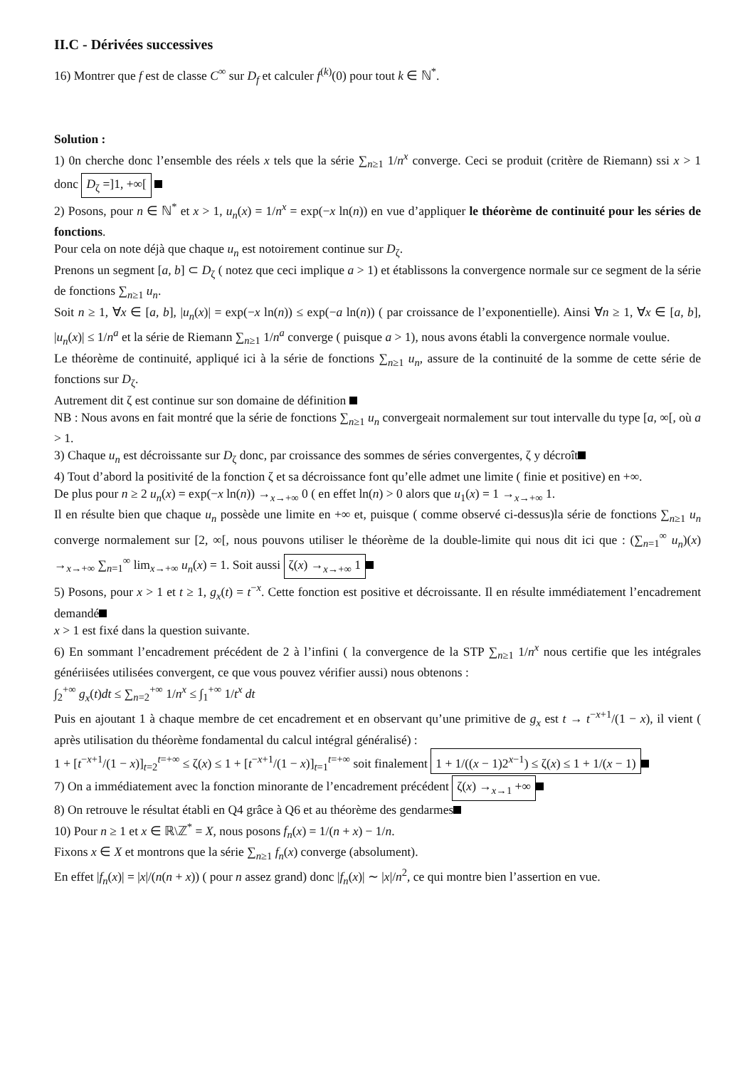II.C - Dérivées successives
16) Montrer que f est de classe C<sup>∞</sup> sur D<sub>f</sub> et calculer f<sup>(k)</sup>(0) pour tout k ∈ ℕ<sup>*</sup>.
Solution :
1) 0n cherche donc l’ensemble des réels x tels que la série ∑<sub>n≥1</sub> 1/n<sup>x</sup> converge. Ceci se produit (critère de Riemann) ssi x > 1 donc D<sub>ζ</sub> =]1, +∞[
2) Posons, pour n ∈ ℕ<sup>*</sup> et x > 1, u<sub>n</sub>(x) = 1/n<sup>x</sup> = exp(−x ln(n)) en vue d’appliquer le théorème de continuité pour les séries de fonctions.
Pour cela on note déjà que chaque u<sub>n</sub> est notoirement continue sur D<sub>ζ</sub>.
Prenons un segment [a, b] ⊂ D<sub>ζ</sub> ( notez que ceci implique a > 1) et établissons la convergence normale sur ce segment de la série de fonctions ∑<sub>n≥1</sub> u<sub>n</sub>.
Soit n ≥ 1, ∀x ∈ [a, b], |u<sub>n</sub>(x)| = exp(−x ln(n)) ≤ exp(−a ln(n)) ( par croissance de l’exponentielle). Ainsi ∀n ≥ 1, ∀x ∈ [a, b], |u<sub>n</sub>(x)| ≤ 1/n<sup>a</sup> et la série de Riemann ∑<sub>n≥1</sub> 1/n<sup>a</sup> converge ( puisque a > 1), nous avons établi la convergence normale voulue.
Le théorème de continuité, appliqué ici à la série de fonctions ∑<sub>n≥1</sub> u<sub>n</sub>, assure de la continuité de la somme de cette série de fonctions sur D<sub>ζ</sub>.
Autrement dit ζ est continue sur son domaine de définition
NB : Nous avons en fait montré que la série de fonctions ∑<sub>n≥1</sub> u<sub>n</sub> convergeait normalement sur tout intervalle du type [a, ∞[, où a > 1.
3) Chaque u<sub>n</sub> est décroissante sur D<sub>ζ</sub> donc, par croissance des sommes de séries convergentes, ζ y décroît
4) Tout d’abord la positivité de la fonction ζ et sa décroissance font qu’elle admet une limite ( finie et positive) en +∞.
De plus pour n ≥ 2 u<sub>n</sub>(x) = exp(−x ln(n)) →<sub>x→+∞</sub> 0 ( en effet ln(n) > 0 alors que u<sub>1</sub>(x) = 1 →<sub>x→+∞</sub> 1.
Il en résulte bien que chaque u<sub>n</sub> possède une limite en +∞ et, puisque ( comme observé ci-dessus)la série de fonctions ∑<sub>n≥1</sub> u<sub>n</sub> converge normalement sur [2, ∞[, nous pouvons utiliser le théorème de la double-limite qui nous dit ici que : (∑<sub>n=1</sub><sup>∞</sup> u<sub>n</sub>)(x) →<sub>x→+∞</sub> ∑<sub>n=1</sub><sup>∞</sup> lim<sub>x→+∞</sub> u<sub>n</sub>(x) = 1. Soit aussi ζ(x) →<sub>x→+∞</sub> 1
5) Posons, pour x > 1 et t ≥ 1, g<sub>x</sub>(t) = t<sup>−x</sup>. Cette fonction est positive et décroissante. Il en résulte immédiatement l’encadrement demandé
x > 1 est fixé dans la question suivante.
6) En sommant l’encadrement précédent de 2 à l’infini ( la convergence de la STP ∑<sub>n≥1</sub> 1/n<sup>x</sup> nous certifie que les intégrales génériisées utilisées convergent, ce que vous pouvez vérifier aussi) nous obtenons :
∫<sub>2</sub><sup>+∞</sup> g<sub>x</sub>(t)dt ≤ ∑<sub>n=2</sub><sup>+∞</sup> 1/n<sup>x</sup> ≤ ∫<sub>1</sub><sup>+∞</sup> 1/t<sup>x</sup> dt
Puis en ajoutant 1 à chaque membre de cet encadrement et en observant qu’une primitive de g<sub>x</sub> est t → t<sup>−x+1</sup>/(1 − x), il vient ( après utilisation du théorème fondamental du calcul intégral généralisé) :
1 + [t<sup>−x+1</sup>/(1 − x)]<sub>t=2</sub><sup>t=+∞</sup> ≤ ζ(x) ≤ 1 + [t<sup>−x+1</sup>/(1 − x)]<sub>t=1</sub><sup>t=+∞</sup> soit finalement 1 + 1/((x − 1)2<sup>x−1</sup>) ≤ ζ(x) ≤ 1 + 1/(x − 1)
7) On a immédiatement avec la fonction minorante de l’encadrement précédent ζ(x) →<sub>x→1</sub> +∞
8) On retrouve le résultat établi en Q4 grâce à Q6 et au théorème des gendarmes
10) Pour n ≥ 1 et x ∈ ℝ\ℤ<sup>*</sup> = X, nous posons f<sub>n</sub>(x) = 1/(n + x) − 1/n.
Fixons x ∈ X et montrons que la série ∑<sub>n≥1</sub> f<sub>n</sub>(x) converge (absolument).
En effet |f<sub>n</sub>(x)| = |x|/(n(n + x)) ( pour n assez grand) donc |f<sub>n</sub>(x)| ∼ |x|/n<sup>2</sup>, ce qui montre bien l’assertion en vue.